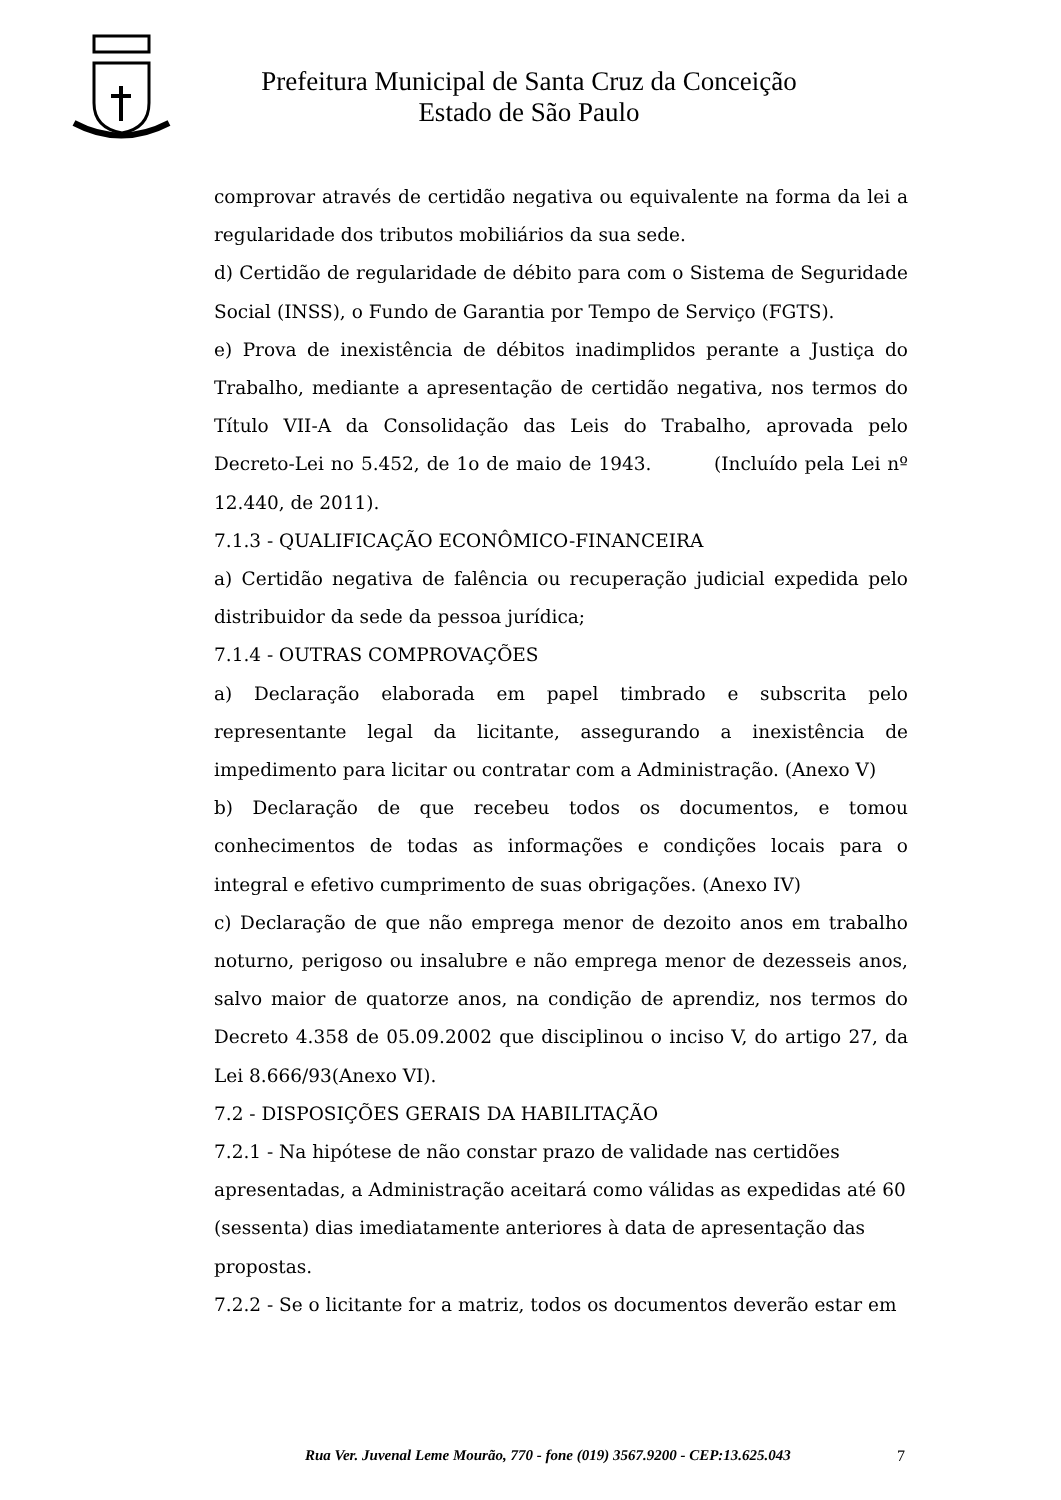Prefeitura Municipal de Santa Cruz da Conceição
Estado de São Paulo
comprovar através de certidão negativa ou equivalente na forma da lei a regularidade dos tributos mobiliários da sua sede.
d) Certidão de regularidade de débito para com o Sistema de Seguridade Social (INSS), o Fundo de Garantia por Tempo de Serviço (FGTS).
e) Prova de inexistência de débitos inadimplidos perante a Justiça do Trabalho, mediante a apresentação de certidão negativa, nos termos do Título VII-A da Consolidação das Leis do Trabalho, aprovada pelo Decreto-Lei no 5.452, de 1o de maio de 1943. (Incluído pela Lei nº 12.440, de 2011).
7.1.3 - QUALIFICAÇÃO ECONÔMICO-FINANCEIRA
a) Certidão negativa de falência ou recuperação judicial expedida pelo distribuidor da sede da pessoa jurídica;
7.1.4 - OUTRAS COMPROVAÇÕES
a) Declaração elaborada em papel timbrado e subscrita pelo representante legal da licitante, assegurando a inexistência de impedimento para licitar ou contratar com a Administração. (Anexo V)
b) Declaração de que recebeu todos os documentos, e tomou conhecimentos de todas as informações e condições locais para o integral e efetivo cumprimento de suas obrigações. (Anexo IV)
c) Declaração de que não emprega menor de dezoito anos em trabalho noturno, perigoso ou insalubre e não emprega menor de dezesseis anos, salvo maior de quatorze anos, na condição de aprendiz, nos termos do Decreto 4.358 de 05.09.2002 que disciplinou o inciso V, do artigo 27, da Lei 8.666/93(Anexo VI).
7.2 - DISPOSIÇÕES GERAIS DA HABILITAÇÃO
7.2.1 - Na hipótese de não constar prazo de validade nas certidões apresentadas, a Administração aceitará como válidas as expedidas até 60 (sessenta) dias imediatamente anteriores à data de apresentação das propostas.
7.2.2 - Se o licitante for a matriz, todos os documentos deverão estar em
Rua Ver. Juvenal Leme Mourão, 770 - fone (019) 3567.9200 - CEP:13.625.043 7